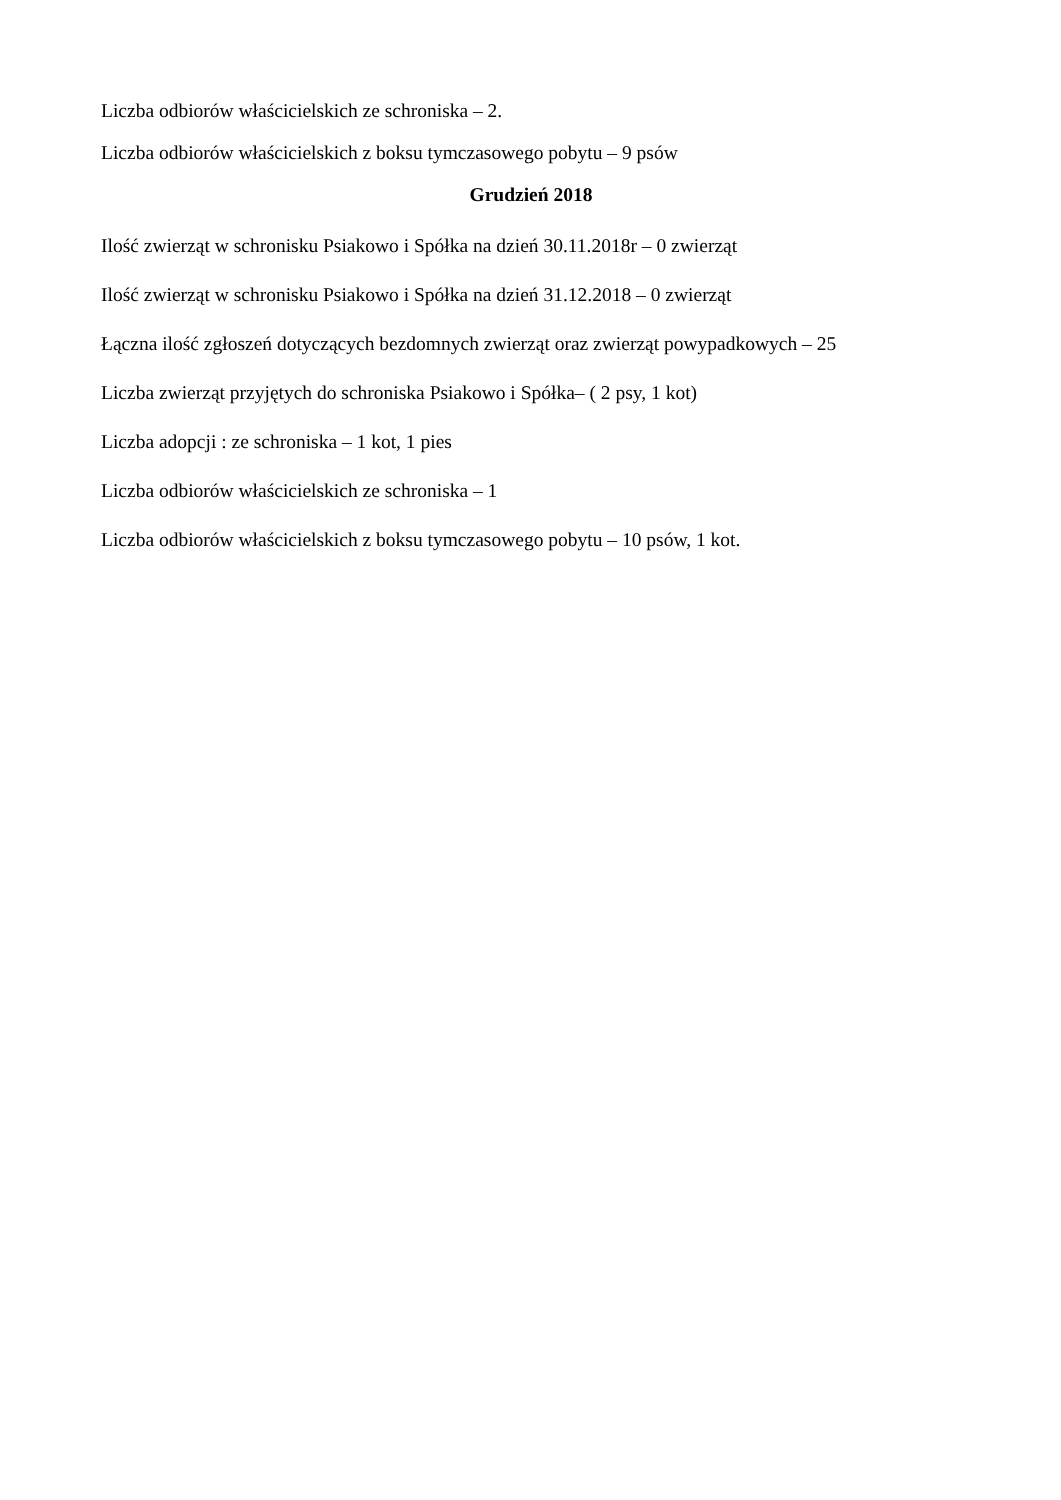Liczba odbiorów właścicielskich ze schroniska – 2.
Liczba odbiorów właścicielskich z boksu tymczasowego pobytu – 9 psów
Grudzień 2018
Ilość zwierząt w schronisku Psiakowo i Spółka na dzień 30.11.2018r – 0 zwierząt
Ilość zwierząt w schronisku Psiakowo i Spółka na dzień 31.12.2018 – 0 zwierząt
Łączna ilość zgłoszeń dotyczących bezdomnych zwierząt oraz zwierząt powypadkowych – 25
Liczba zwierząt przyjętych do schroniska Psiakowo i Spółka– ( 2 psy, 1 kot)
Liczba adopcji : ze schroniska – 1 kot, 1 pies
Liczba odbiorów właścicielskich ze schroniska – 1
Liczba odbiorów właścicielskich z boksu tymczasowego pobytu – 10 psów, 1 kot.